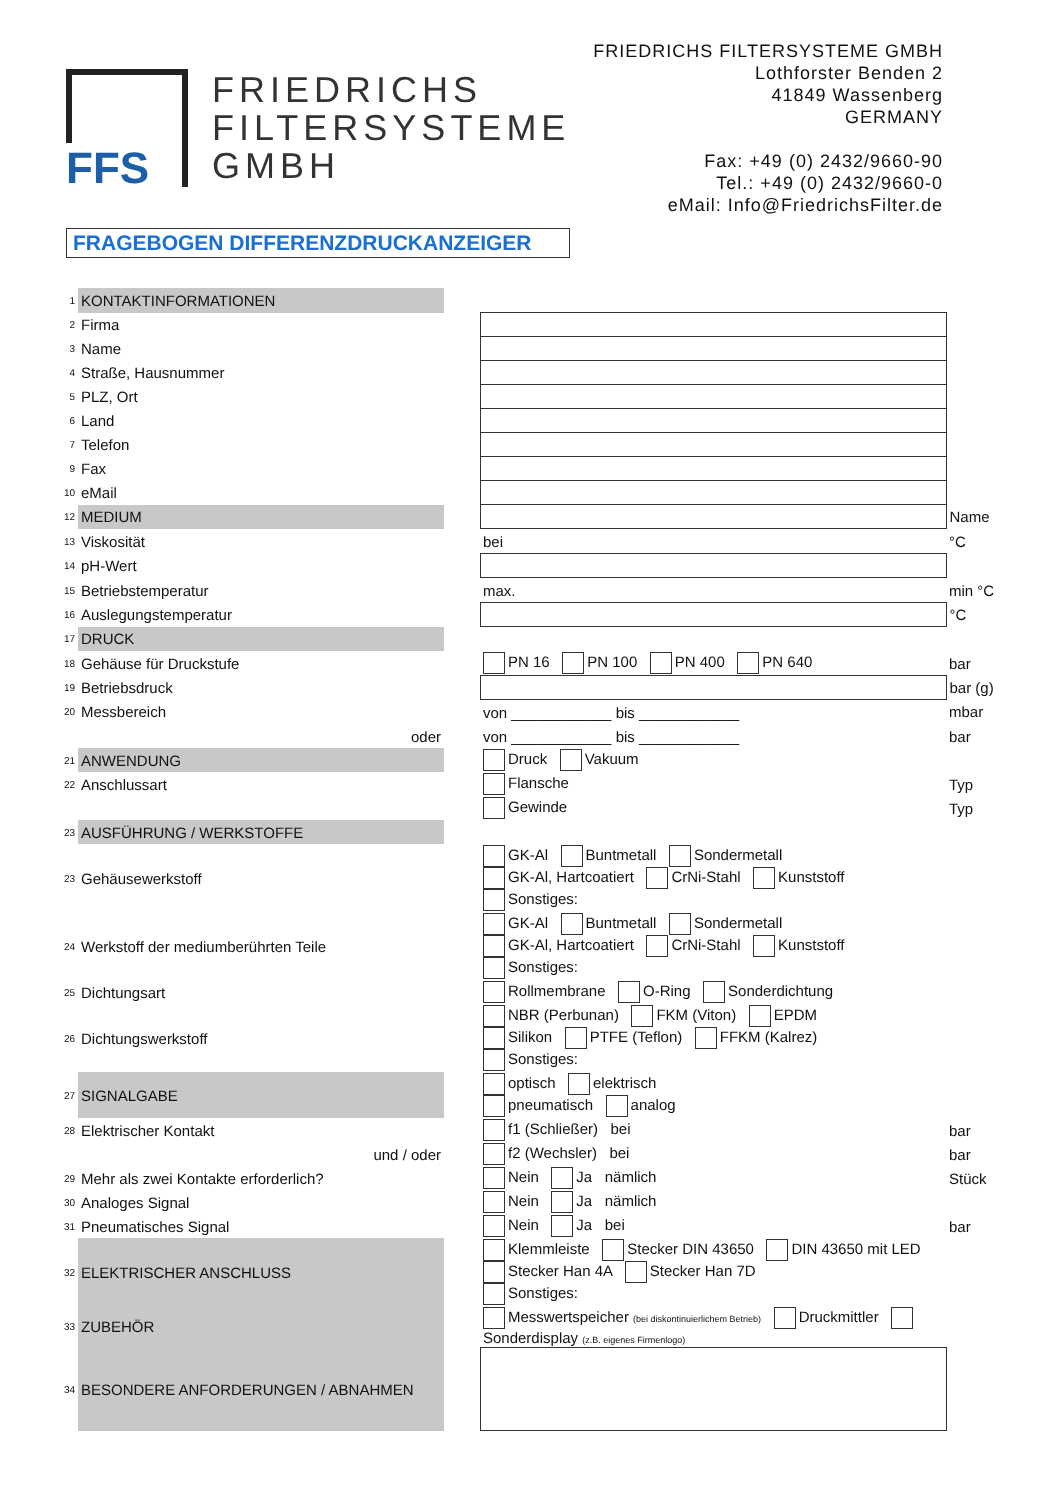FFS
FRIEDRICHS
FILTERSYSTEME
GMBH
FRIEDRICHS FILTERSYSTEME GMBH
Lothforster Benden 2
41849 Wassenberg
GERMANY
Fax: +49 (0) 2432/9660-90
Tel.: +49 (0) 2432/9660-0
eMail: Info@FriedrichsFilter.de
FRAGEBOGEN DIFFERENZDRUCKANZEIGER
| 1 | KONTAKTINFORMATIONEN | | | |
| 2 | Firma | | | |
| 3 | Name | | | |
| 4 | Straße, Hausnummer | | | |
| 5 | PLZ, Ort | | | |
| 6 | Land | | | |
| 7 | Telefon | | | |
| 9 | Fax | | | |
| 10 | eMail | | | |
| 12 | MEDIUM | | | Name |
| 13 | Viskosität | | bei | °C |
| 14 | pH-Wert | | | |
| 15 | Betriebstemperatur | | max. | min °C |
| 16 | Auslegungstemperatur | | | °C |
| 17 | DRUCK | | | |
| 18 | Gehäuse für Druckstufe | | PN 16 PN 100 PN 400 PN 640 | bar |
| 19 | Betriebsdruck | | | bar (g) |
| 20 | Messbereich | | von ____________ bis ____________ | mbar |
| | oder | | von ____________ bis ____________ | bar |
| 21 | ANWENDUNG | | Druck Vakuum | |
| 22 | Anschlussart | | Flansche | Typ |
| | | | Gewinde | Typ |
| 23 | AUSFÜHRUNG / WERKSTOFFE | | | |
| 23 | Gehäusewerkstoff | | GK-Al Buntmetall Sondermetall GK-Al, Hartcoatiert CrNi-Stahl Kunststoff Sonstiges: | |
| 24 | Werkstoff der mediumberührten Teile | | GK-Al Buntmetall Sondermetall GK-Al, Hartcoatiert CrNi-Stahl Kunststoff Sonstiges: | |
| 25 | Dichtungsart | | Rollmembrane O-Ring Sonderdichtung | |
| 26 | Dichtungswerkstoff | | NBR (Perbunan) FKM (Viton) EPDM Silikon PTFE (Teflon) FFKM (Kalrez) Sonstiges: | |
| 27 | SIGNALGABE | | optisch elektrisch pneumatisch analog | |
| 28 | Elektrischer Kontakt | | f1 (Schließer) bei | bar |
| | und / oder | | f2 (Wechsler) bei | bar |
| 29 | Mehr als zwei Kontakte erforderlich? | | Nein Ja nämlich | Stück |
| 30 | Analoges Signal | | Nein Ja nämlich | |
| 31 | Pneumatisches Signal | | Nein Ja bei | bar |
| 32 | ELEKTRISCHER ANSCHLUSS | | Klemmleiste Stecker DIN 43650 DIN 43650 mit LED Stecker Han 4A Stecker Han 7D Sonstiges: | |
| 33 | ZUBEHÖR | | Messwertspeicher (bei diskontinuierlichem Betrieb) Druckmittler Sonderdisplay (z.B. eigenes Firmenlogo) | |
| 34 | BESONDERE ANFORDERUNGEN / ABNAHMEN | | | |